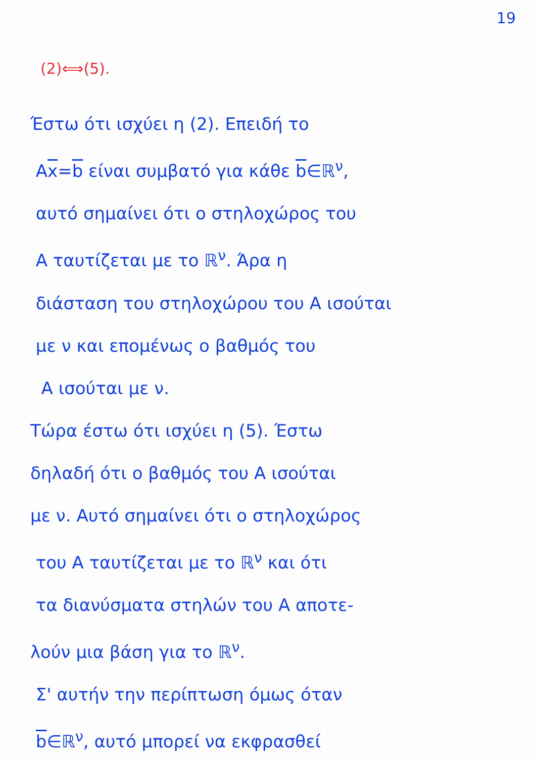19
(2)⟺(5).
Έστω ότι ισχύει η (2). Επειδή το
Ax=b είναι συμβατό για κάθε b∈ℝ<sup>ν</sup>,
αυτό σημαίνει ότι ο στηλοχώρος του
A ταυτίζεται με το ℝ<sup>ν</sup>. Άρα η
διάσταση του στηλοχώρου του A ισούται
με ν και επομένως ο βαθμός του
A ισούται με ν.
Τώρα έστω ότι ισχύει η (5). Έστω
δηλαδή ότι ο βαθμός του A ισούται
με ν. Αυτό σημαίνει ότι ο στηλοχώρος
του A ταυτίζεται με το ℝ<sup>ν</sup> και ότι
τα διανύσματα στηλών του A αποτε-
λούν μια βάση για το ℝ<sup>ν</sup>.
Σ' αυτήν την περίπτωση όμως όταν
b∈ℝ<sup>ν</sup>, αυτό μπορεί να εκφρασθεί